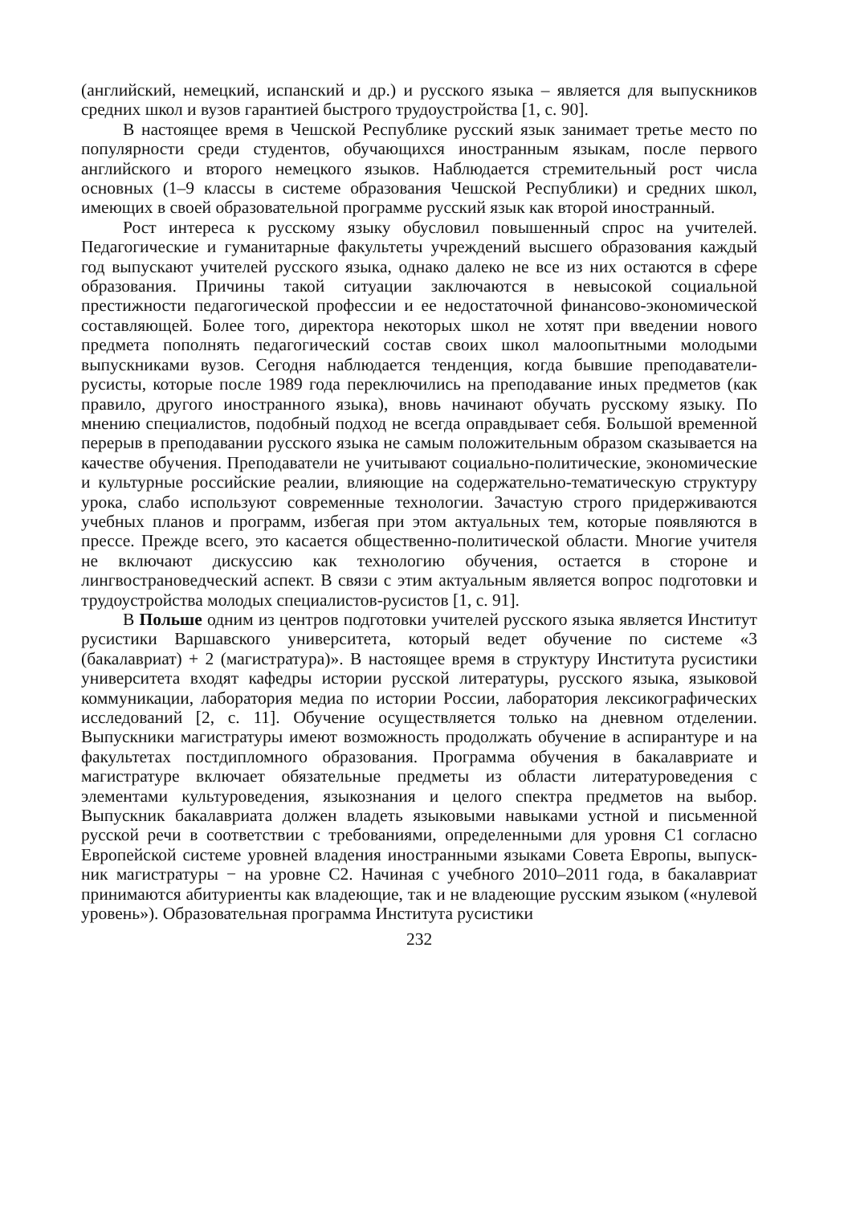(английский, немецкий, испанский и др.) и русского языка – является для выпускников средних школ и вузов гарантией быстрого трудо­устройства [1, с. 90].
В настоящее время в Чешской Республике русский язык занимает третье место по популярности среди студентов, обучающихся иностранным языкам, после первого английского и второго немецкого языков. Наблюдается стремитель­ный рост числа основных (1–9 классы в системе образования Чешской Республики) и средних школ, имеющих в своей образовательной программе русский язык как второй иностранный.
Рост интереса к русскому языку обусловил повышенный спрос на учителей. Педагогические и гуманитарные факультеты учреждений высшего образования каждый год выпускают учителей русского языка, однако далеко не все из них остаются в сфере образования. Причины такой ситуации заключаются в невысокой социальной престижности педагогической профессии и ее недостаточной финан­сово-экономической составляющей. Более того, директора некоторых школ не хотят при введении нового предмета пополнять педагогический состав своих школ малоопытными молодыми выпускниками вузов. Сегодня наблюдается тенденция, когда бывшие преподаватели-русисты, которые после 1989 года переключились на преподавание иных предметов (как правило, другого иностранного языка), вновь начинают обучать русскому языку. По мнению специалистов, подобный подход не всегда оправдывает себя. Большой временной перерыв в преподавании русского языка не самым положительным образом сказывается на качестве обучения. Преподаватели не учитывают социально-политические, экономические и культур­ные российские реалии, влияющие на содержательно-тематическую структуру урока, слабо используют современные технологии. Зачастую строго придержи­ваются учебных планов и программ, избегая при этом актуальных тем, которые появляются в прессе. Прежде всего, это касается общественно-политической области. Многие учителя не включают дискуссию как технологию обучения, остается в стороне и лингвострановедческий аспект. В связи с этим актуальным является вопрос подготовки и трудоустройства молодых специалистов-русистов [1, с. 91].
В Польше одним из центров подготовки учителей русского языка является Институт русистики Варшавского университета, который ведет обучение по системе «3 (бакалавриат) + 2 (магистратура)». В настоящее время в структуру Института русистики университета входят кафедры истории русской литературы, русского языка, языковой коммуникации, лаборатория медиа по истории России, лаборатория лексикографических исследований [2, с. 11]. Обучение осущест­вляется только на дневном отделении. Выпускники магистратуры имеют возмож­ность продолжать обучение в аспирантуре и на факультетах постдипломного образования. Программа обучения в бакалавриате и магистратуре включает обяза­тельные предметы из области литературоведения с элементами культуроведения, языкознания и целого спектра предметов на выбор. Выпускник бакалавриата должен владеть языковыми навыками устной и письменной русской речи в соответствии с требованиями, определенными для уровня С1 согласно Европей­ской системе уровней владения иностранными языками Совета Европы, выпуск­ник магистратуры − на уровне С2. Начиная с учебного 2010–2011 года, в бака­лавриат принимаются абитуриенты как владеющие, так и не владеющие русским языком («нулевой уровень»). Образовательная программа Института русистики
232